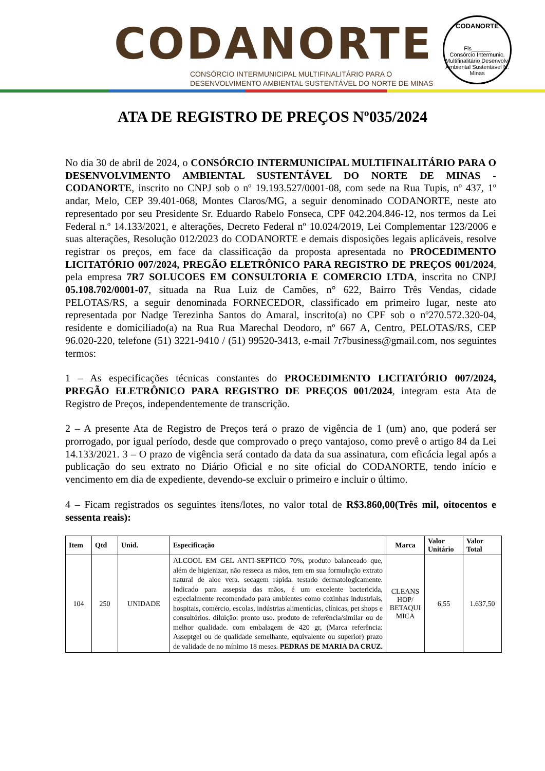CODANORTE
CONSÓRCIO INTERMUNICIPAL MULTIFINALITÁRIO PARA O
DESENVOLVIMENTO AMBIENTAL SUSTENTÁVEL DO NORTE DE MINAS
CODANORTE
Fls______
Consórcio Intermunic. Multifinalitário Desenvolv. Ambiental Sustentável N. Minas
ATA DE REGISTRO DE PREÇOS Nº035/2024
No dia 30 de abril de 2024, o CONSÓRCIO INTERMUNICIPAL MULTIFINALITÁRIO PARA O DESENVOLVIMENTO AMBIENTAL SUSTENTÁVEL DO NORTE DE MINAS - CODANORTE, inscrito no CNPJ sob o nº 19.193.527/0001-08, com sede na Rua Tupis, nº 437, 1º andar, Melo, CEP 39.401-068, Montes Claros/MG, a seguir denominado CODANORTE, neste ato representado por seu Presidente Sr. Eduardo Rabelo Fonseca, CPF 042.204.846-12, nos termos da Lei Federal n.º 14.133/2021, e alterações, Decreto Federal nº 10.024/2019, Lei Complementar 123/2006 e suas alterações, Resolução 012/2023 do CODANORTE e demais disposições legais aplicáveis, resolve registrar os preços, em face da classificação da proposta apresentada no PROCEDIMENTO LICITATÓRIO 007/2024, PREGÃO ELETRÔNICO PARA REGISTRO DE PREÇOS 001/2024, pela empresa 7R7 SOLUCOES EM CONSULTORIA E COMERCIO LTDA, inscrita no CNPJ 05.108.702/0001-07, situada na Rua Luiz de Camões, n° 622, Bairro Três Vendas, cidade PELOTAS/RS, a seguir denominada FORNECEDOR, classificado em primeiro lugar, neste ato representada por Nadge Terezinha Santos do Amaral, inscrito(a) no CPF sob o nº270.572.320-04, residente e domiciliado(a) na Rua Rua Marechal Deodoro, nº 667 A, Centro, PELOTAS/RS, CEP 96.020-220, telefone (51) 3221-9410 / (51) 99520-3413, e-mail 7r7business@gmail.com, nos seguintes termos:
1 – As especificações técnicas constantes do PROCEDIMENTO LICITATÓRIO 007/2024, PREGÃO ELETRÔNICO PARA REGISTRO DE PREÇOS 001/2024, integram esta Ata de Registro de Preços, independentemente de transcrição.
2 – A presente Ata de Registro de Preços terá o prazo de vigência de 1 (um) ano, que poderá ser prorrogado, por igual período, desde que comprovado o preço vantajoso, como prevê o artigo 84 da Lei 14.133/2021. 3 – O prazo de vigência será contado da data da sua assinatura, com eficácia legal após a publicação do seu extrato no Diário Oficial e no site oficial do CODANORTE, tendo início e vencimento em dia de expediente, devendo-se excluir o primeiro e incluir o último.
4 – Ficam registrados os seguintes itens/lotes, no valor total de R$3.860,00(Três mil, oitocentos e sessenta reais):
| Item | Qtd | Unid. | Especificação | Marca | Valor Unitário | Valor Total |
| --- | --- | --- | --- | --- | --- | --- |
| 104 | 250 | UNIDADE | ALCOOL EM GEL ANTI-SEPTICO 70%, produto balanceado que, além de higienizar, não resseca as mãos, tem em sua formulação extrato natural de aloe vera. secagem rápida. testado dermatologicamente. Indicado para assepsia das mãos, é um excelente bactericida, especialmente recomendado para ambientes como cozinhas industriais, hospitais, comércio, escolas, indústrias alimentícias, clínicas, pet shops e consultórios. diluição: pronto uso. produto de referência/similar ou de melhor qualidade. com embalagem de 420 gr, (Marca referência: Asseptgel ou de qualidade semelhante, equivalente ou superior) prazo de validade de no mínimo 18 meses. PEDRAS DE MARIA DA CRUZ. | CLEANS HOP/ BETAQUI MICA | 6,55 | 1.637,50 |